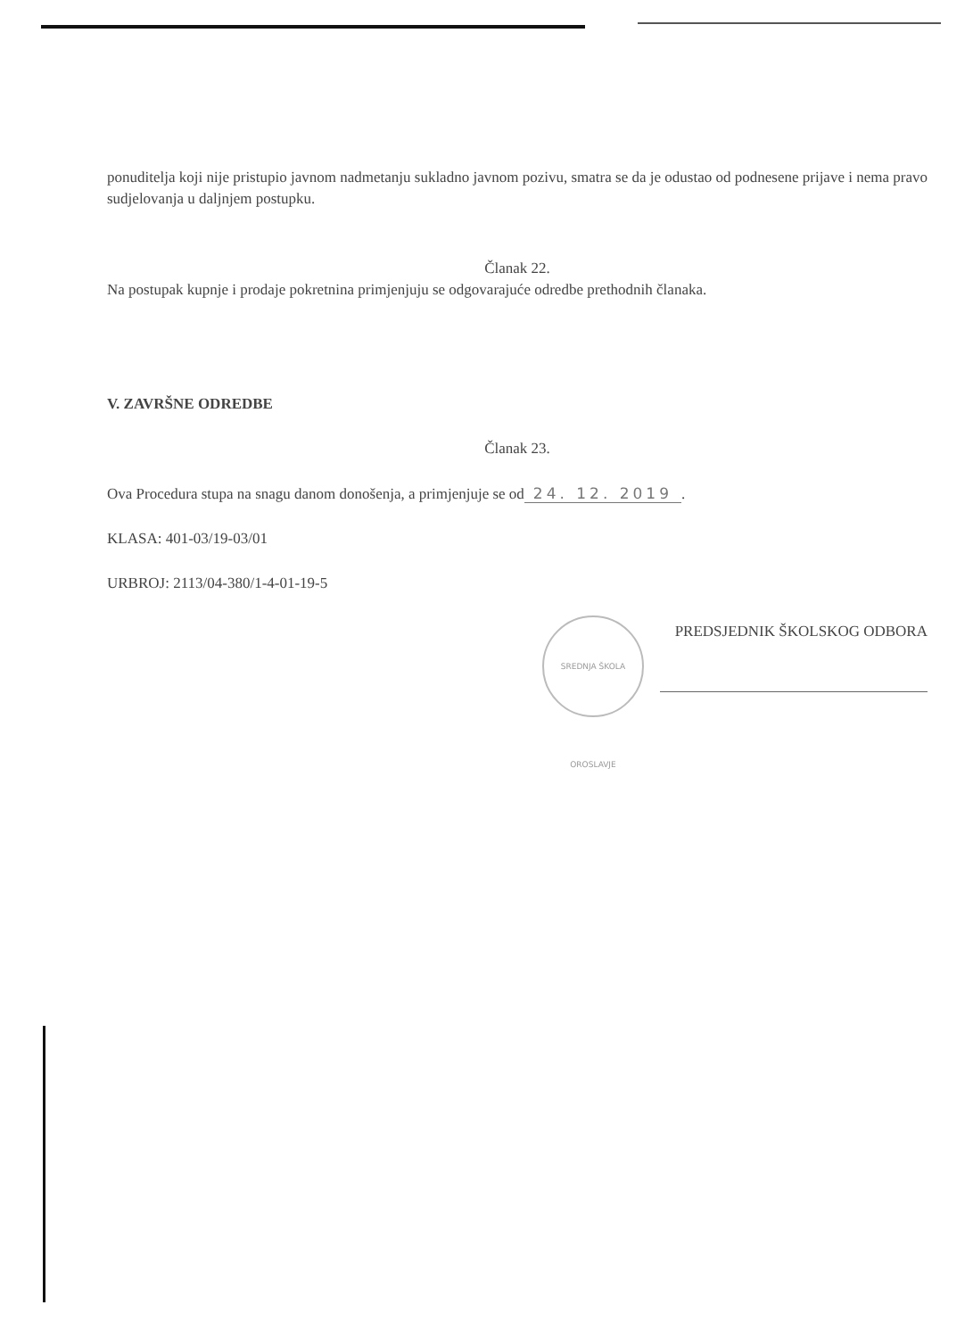ponuditelja koji nije pristupio javnom nadmetanju sukladno javnom pozivu, smatra se da je odustao od podnesene prijave i nema pravo sudjelovanja u daljnjem postupku.
Članak 22.
Na postupak kupnje i prodaje pokretnina primjenjuju se odgovarajuće odredbe prethodnih članaka.
V. ZAVRŠNE ODREDBE
Članak 23.
Ova Procedura stupa na snagu danom donošenja, a primjenjuje se od 24. 12. 2019.
KLASA: 401-03/19-03/01
URBROJ: 2113/04-380/1-4-01-19-5
PREDSJEDNIK ŠKOLSKOG ODBORA
SREDNJA ŠKOLA OROSLAVJE